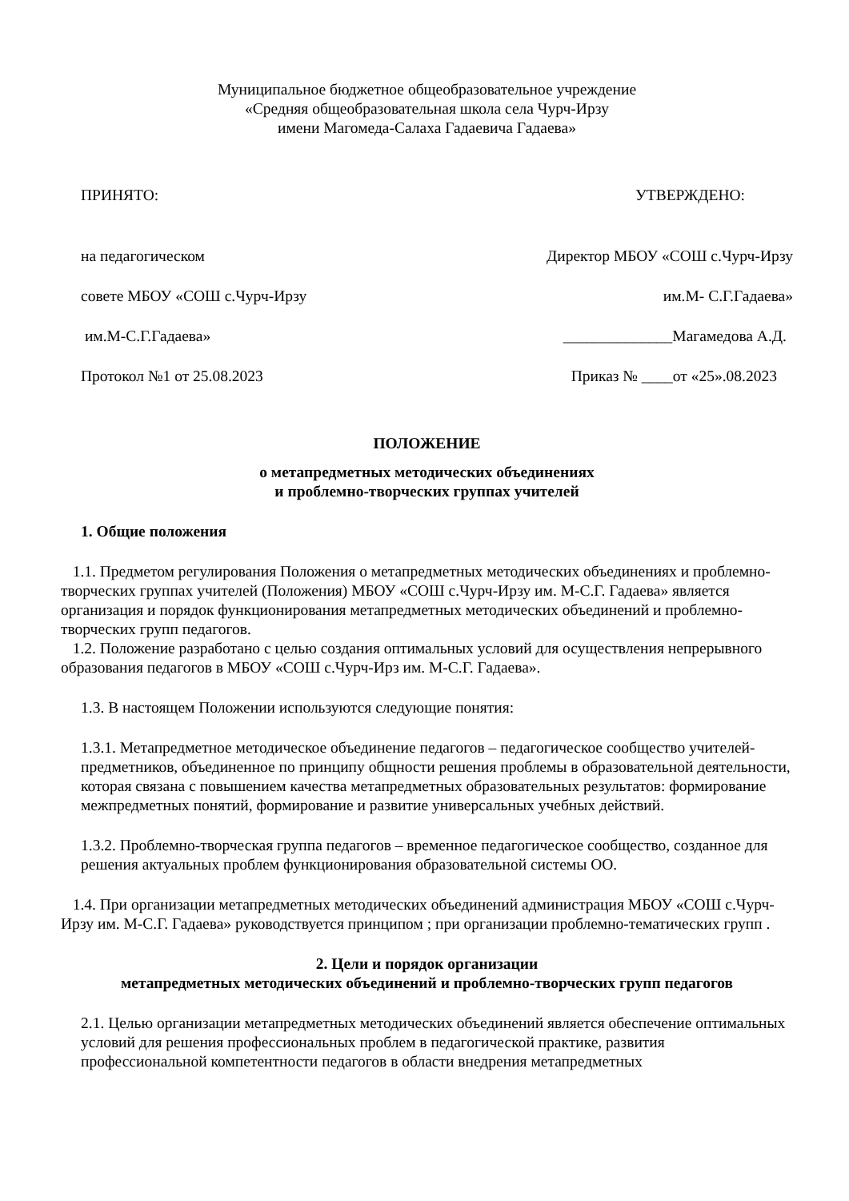Муниципальное бюджетное общеобразовательное учреждение
«Средняя общеобразовательная школа села Чурч-Ирзу
имени Магомеда-Салаха Гадаевича Гадаева»
ПРИНЯТО: УТВЕРЖДЕНО:
на педагогическом Директор МБОУ «СОШ с.Чурч-Ирзу
совете МБОУ «СОШ с.Чурч-Ирзу им.М- С.Г.Гадаева»
им.М-С.Г.Гадаева» ______________Магамедова А.Д.
Протокол №1 от 25.08.2023 Приказ № ____от «25».08.2023
ПОЛОЖЕНИЕ
о метапредметных методических объединениях
и проблемно-творческих группах учителей
1. Общие положения
1.1. Предметом регулирования Положения о метапредметных методических объединениях и проблемно-творческих группах учителей (Положения) МБОУ «СОШ с.Чурч-Ирзу им. М-С.Г. Гадаева» является организация и порядок функционирования метапредметных методических объединений и проблемно-творческих групп педагогов.
1.2. Положение разработано с целью создания оптимальных условий для осуществления непрерывного образования педагогов в МБОУ «СОШ с.Чурч-Ирз им. М-С.Г. Гадаева».
1.3. В настоящем Положении используются следующие понятия:
1.3.1. Метапредметное методическое объединение педагогов – педагогическое сообщество учителей-предметников, объединенное по принципу общности решения проблемы в образовательной деятельности, которая связана с повышением качества метапредметных образовательных результатов: формирование межпредметных понятий, формирование и развитие универсальных учебных действий.
1.3.2. Проблемно-творческая группа педагогов – временное педагогическое сообщество, созданное для решения актуальных проблем функционирования образовательной системы ОО.
1.4. При организации метапредметных методических объединений администрация МБОУ «СОШ с.Чурч-Ирзу им. М-С.Г. Гадаева» руководствуется принципом ; при организации проблемно-тематических групп .
2. Цели и порядок организации
метапредметных методических объединений и проблемно-творческих групп педагогов
2.1. Целью организации метапредметных методических объединений является обеспечение оптимальных условий для решения профессиональных проблем в педагогической практике, развития профессиональной компетентности педагогов в области внедрения метапредметных